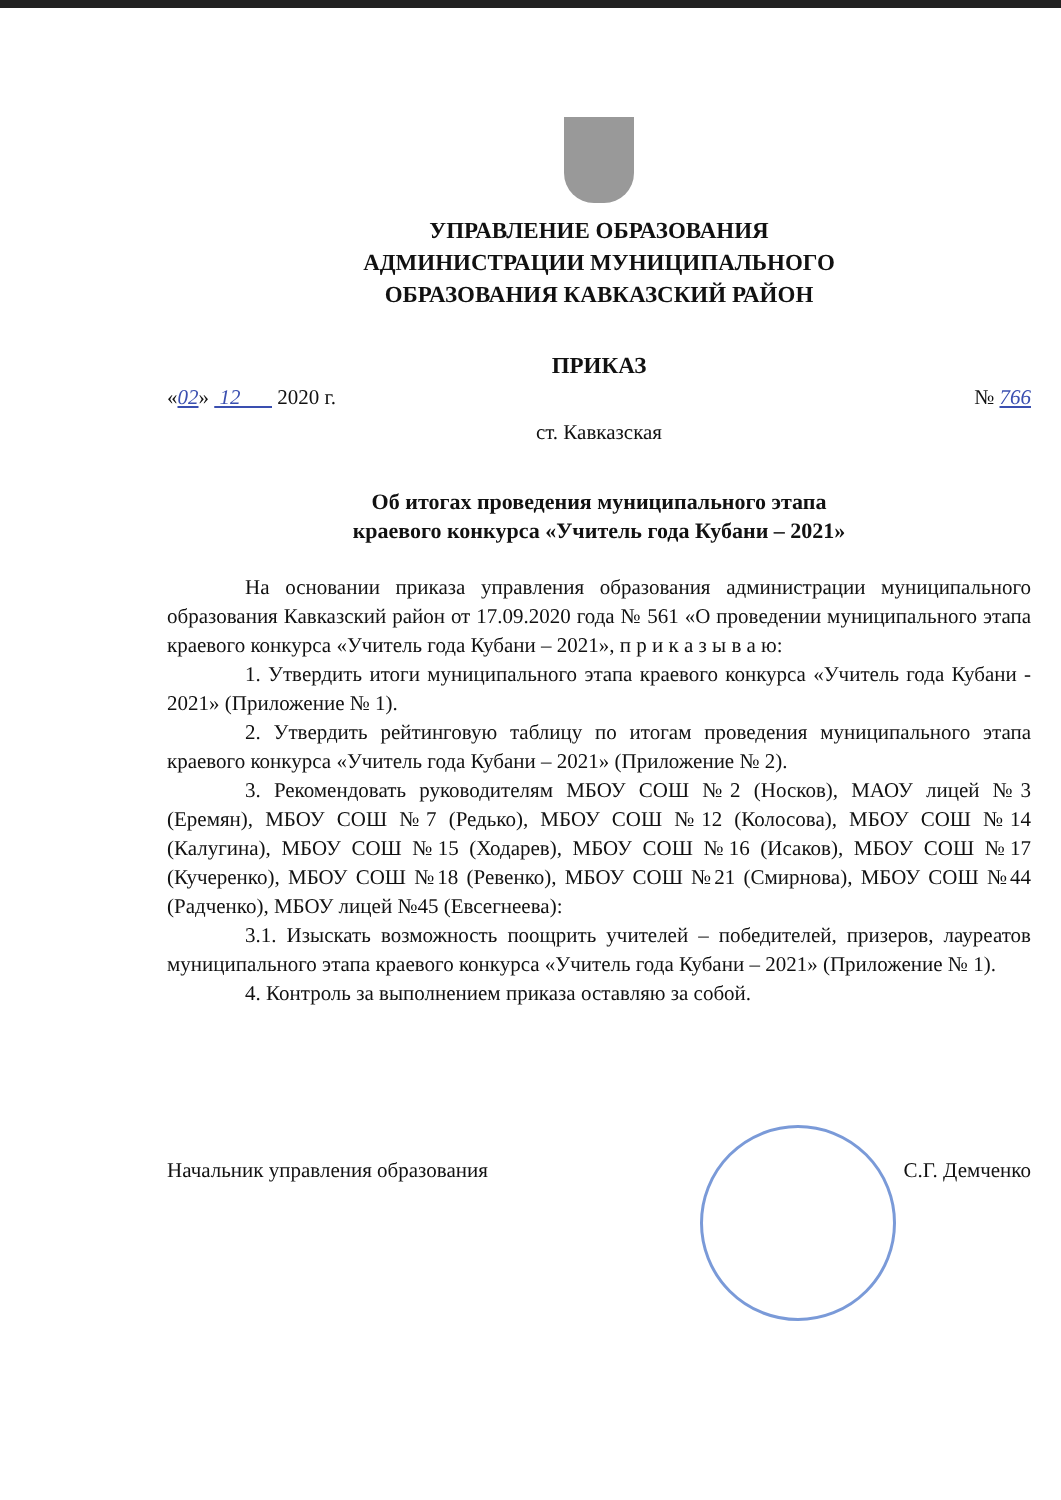УПРАВЛЕНИЕ ОБРАЗОВАНИЯ
АДМИНИСТРАЦИИ МУНИЦИПАЛЬНОГО
ОБРАЗОВАНИЯ КАВКАЗСКИЙ РАЙОН
ПРИКАЗ
«02» 12 2020 г. № 766
ст. Кавказская
Об итогах проведения муниципального этапа
краевого конкурса «Учитель года Кубани – 2021»
На основании приказа управления образования администрации муниципального образования Кавказский район от 17.09.2020 года № 561 «О проведении муниципального этапа краевого конкурса «Учитель года Кубани – 2021», п р и к а з ы в а ю:
1. Утвердить итоги муниципального этапа краевого конкурса «Учитель года Кубани - 2021» (Приложение № 1).
2. Утвердить рейтинговую таблицу по итогам проведения муниципального этапа краевого конкурса «Учитель года Кубани – 2021» (Приложение № 2).
3. Рекомендовать руководителям МБОУ СОШ №2 (Носков), МАОУ лицей №3 (Еремян), МБОУ СОШ №7 (Редько), МБОУ СОШ №12 (Колосова), МБОУ СОШ №14 (Калугина), МБОУ СОШ №15 (Ходарев), МБОУ СОШ №16 (Исаков), МБОУ СОШ №17 (Кучеренко), МБОУ СОШ №18 (Ревенко), МБОУ СОШ №21 (Смирнова), МБОУ СОШ №44 (Радченко), МБОУ лицей №45 (Евсегнеева):
3.1. Изыскать возможность поощрить учителей – победителей, призеров, лауреатов муниципального этапа краевого конкурса «Учитель года Кубани – 2021» (Приложение № 1).
4. Контроль за выполнением приказа оставляю за собой.
Начальник управления образования С.Г. Демченко